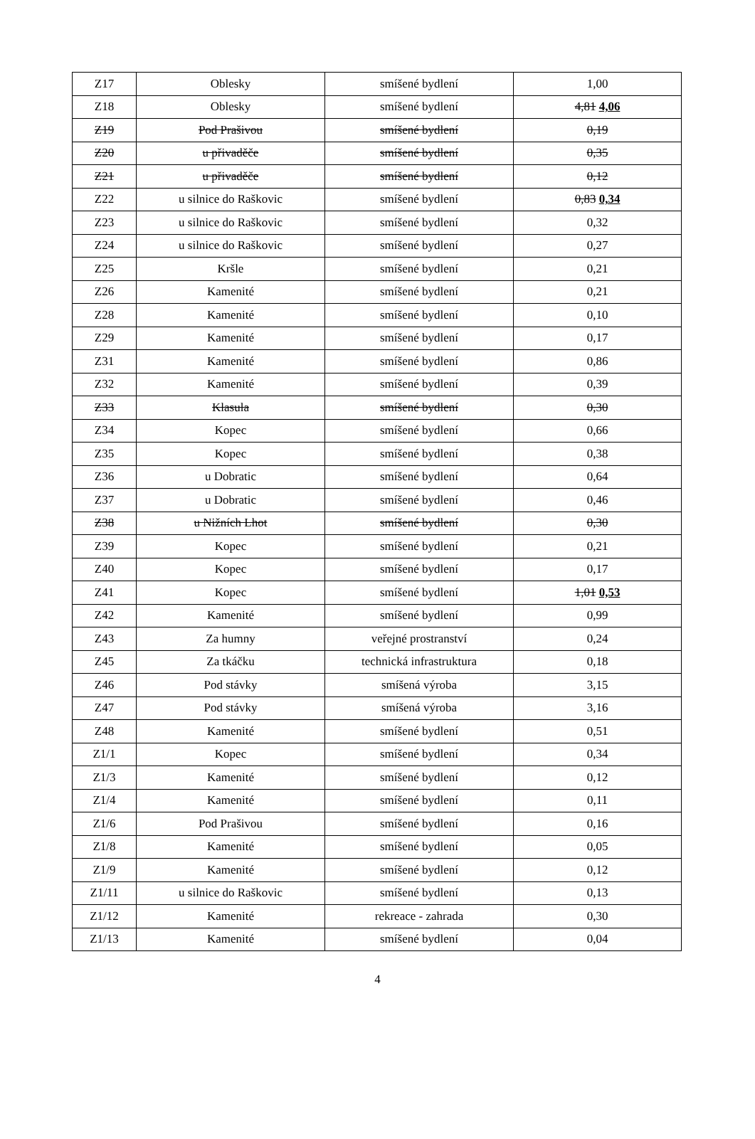| Z17 | Oblesky | smíšené bydlení | 1,00 |
| Z18 | Oblesky | smíšené bydlení | 4,81 4,06 |
| Z19 | Pod Prašivou | smíšené bydlení | 0,19 |
| Z20 | u přivaděče | smíšené bydlení | 0,35 |
| Z21 | u přivaděče | smíšené bydlení | 0,12 |
| Z22 | u silnice do Raškovic | smíšené bydlení | 0,83 0,34 |
| Z23 | u silnice do Raškovic | smíšené bydlení | 0,32 |
| Z24 | u silnice do Raškovic | smíšené bydlení | 0,27 |
| Z25 | Kršle | smíšené bydlení | 0,21 |
| Z26 | Kamenité | smíšené bydlení | 0,21 |
| Z28 | Kamenité | smíšené bydlení | 0,10 |
| Z29 | Kamenité | smíšené bydlení | 0,17 |
| Z31 | Kamenité | smíšené bydlení | 0,86 |
| Z32 | Kamenité | smíšené bydlení | 0,39 |
| Z33 | Klasula | smíšené bydlení | 0,30 |
| Z34 | Kopec | smíšené bydlení | 0,66 |
| Z35 | Kopec | smíšené bydlení | 0,38 |
| Z36 | u Dobratic | smíšené bydlení | 0,64 |
| Z37 | u Dobratic | smíšené bydlení | 0,46 |
| Z38 | u Nižních Lhot | smíšené bydlení | 0,30 |
| Z39 | Kopec | smíšené bydlení | 0,21 |
| Z40 | Kopec | smíšené bydlení | 0,17 |
| Z41 | Kopec | smíšené bydlení | 1,01 0,53 |
| Z42 | Kamenité | smíšené bydlení | 0,99 |
| Z43 | Za humny | veřejné prostranství | 0,24 |
| Z45 | Za tkáčku | technická infrastruktura | 0,18 |
| Z46 | Pod stávky | smíšená výroba | 3,15 |
| Z47 | Pod stávky | smíšená výroba | 3,16 |
| Z48 | Kamenité | smíšené bydlení | 0,51 |
| Z1/1 | Kopec | smíšené bydlení | 0,34 |
| Z1/3 | Kamenité | smíšené bydlení | 0,12 |
| Z1/4 | Kamenité | smíšené bydlení | 0,11 |
| Z1/6 | Pod Prašivou | smíšené bydlení | 0,16 |
| Z1/8 | Kamenité | smíšené bydlení | 0,05 |
| Z1/9 | Kamenité | smíšené bydlení | 0,12 |
| Z1/11 | u silnice do Raškovic | smíšené bydlení | 0,13 |
| Z1/12 | Kamenité | rekreace - zahrada | 0,30 |
| Z1/13 | Kamenité | smíšené bydlení | 0,04 |
4